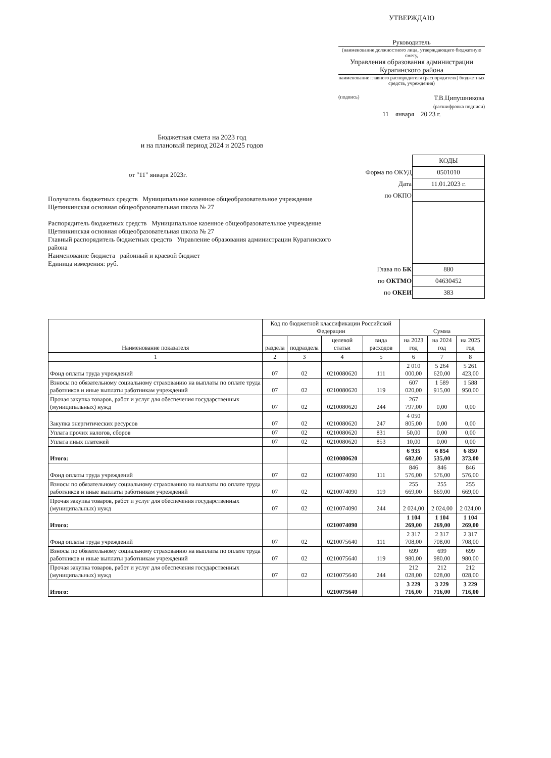УТВЕРЖДАЮ
Руководитель
(наименование должностного лица, утверждающего бюджетную смету,
Управления образования администрации Курагинского района
наименование главного распорядителя (распорядителя) бюджетных средств, учреждения)
(подпись) Т.В.Ципушникова
(расшифровка подписи)
11 января 20 23 г.
Бюджетная смета на 2023 год
и на плановый период 2024 и 2025 годов
от "11" января 2023г.
Получатель бюджетных средств Муниципальное казенное общеобразовательное учреждение Щетинкинская основная общеобразовательная школа № 27
Распорядитель бюджетных средств Муниципальное казенное общеобразовательное учреждение Щетинкинская основная общеобразовательная школа № 27
Главный распорядитель бюджетных средств Управление образования администрации Курагинского района
Наименование бюджета районный и краевой бюджет
Единица измерения: руб.
| | КОДЫ |
| Форма по ОКУД | 0501010 |
| Дата | 11.01.2023 г. |
| по ОКПО | |
| Глава по БК | 880 |
| по ОКТМО | 04630452 |
| по ОКЕИ | 383 |
| Наименование показателя | Код по бюджетной классификации Российской Федерации | | | | Сумма | | |
| --- | --- | --- | --- | --- | --- | --- | --- |
| | раздела | подраздела | целевой статьи | вида расходов | на 2023 год | на 2024 год | на 2025 год |
| 1 | 2 | 3 | 4 | 5 | 6 | 7 | 8 |
| Фонд оплаты труда учреждений | 07 | 02 | 0210080620 | 111 | 2 010 000,00 | 5 264 620,00 | 5 261 423,00 |
| Взносы по обязательному социальному страхованию на выплаты по оплате труда работников и иные выплаты работникам учреждений | 07 | 02 | 0210080620 | 119 | 607 020,00 | 1 589 915,00 | 1 588 950,00 |
| Прочая закупка товаров, работ и услуг для обеспечения государственных (муниципальных) нужд | 07 | 02 | 0210080620 | 244 | 267 797,00 | 0,00 | 0,00 |
| Закупка энергитических ресурсов | 07 | 02 | 0210080620 | 247 | 4 050 805,00 | 0,00 | 0,00 |
| Уплата прочих налогов, сборов | 07 | 02 | 0210080620 | 831 | 50,00 | 0,00 | 0,00 |
| Уплата иных платежей | 07 | 02 | 0210080620 | 853 | 10,00 | 0,00 | 0,00 |
| Итого: | | | 0210080620 | | 6 935 682,00 | 6 854 535,00 | 6 850 373,00 |
| Фонд оплаты труда учреждений | 07 | 02 | 0210074090 | 111 | 846 576,00 | 846 576,00 | 846 576,00 |
| Взносы по обязательному социальному страхованию на выплаты по оплате труда работников и иные выплаты работникам учреждений | 07 | 02 | 0210074090 | 119 | 255 669,00 | 255 669,00 | 255 669,00 |
| Прочая закупка товаров, работ и услуг для обеспечения государственных (муниципальных) нужд | 07 | 02 | 0210074090 | 244 | 2 024,00 | 2 024,00 | 2 024,00 |
| Итого: | | | 0210074090 | | 1 104 269,00 | 1 104 269,00 | 1 104 269,00 |
| Фонд оплаты труда учреждений | 07 | 02 | 0210075640 | 111 | 2 317 708,00 | 2 317 708,00 | 2 317 708,00 |
| Взносы по обязательному социальному страхованию на выплаты по оплате труда работников и иные выплаты работникам учреждений | 07 | 02 | 0210075640 | 119 | 699 980,00 | 699 980,00 | 699 980,00 |
| Прочая закупка товаров, работ и услуг для обеспечения государственных (муниципальных) нужд | 07 | 02 | 0210075640 | 244 | 212 028,00 | 212 028,00 | 212 028,00 |
| Итого: | | | 0210075640 | | 3 229 716,00 | 3 229 716,00 | 3 229 716,00 |